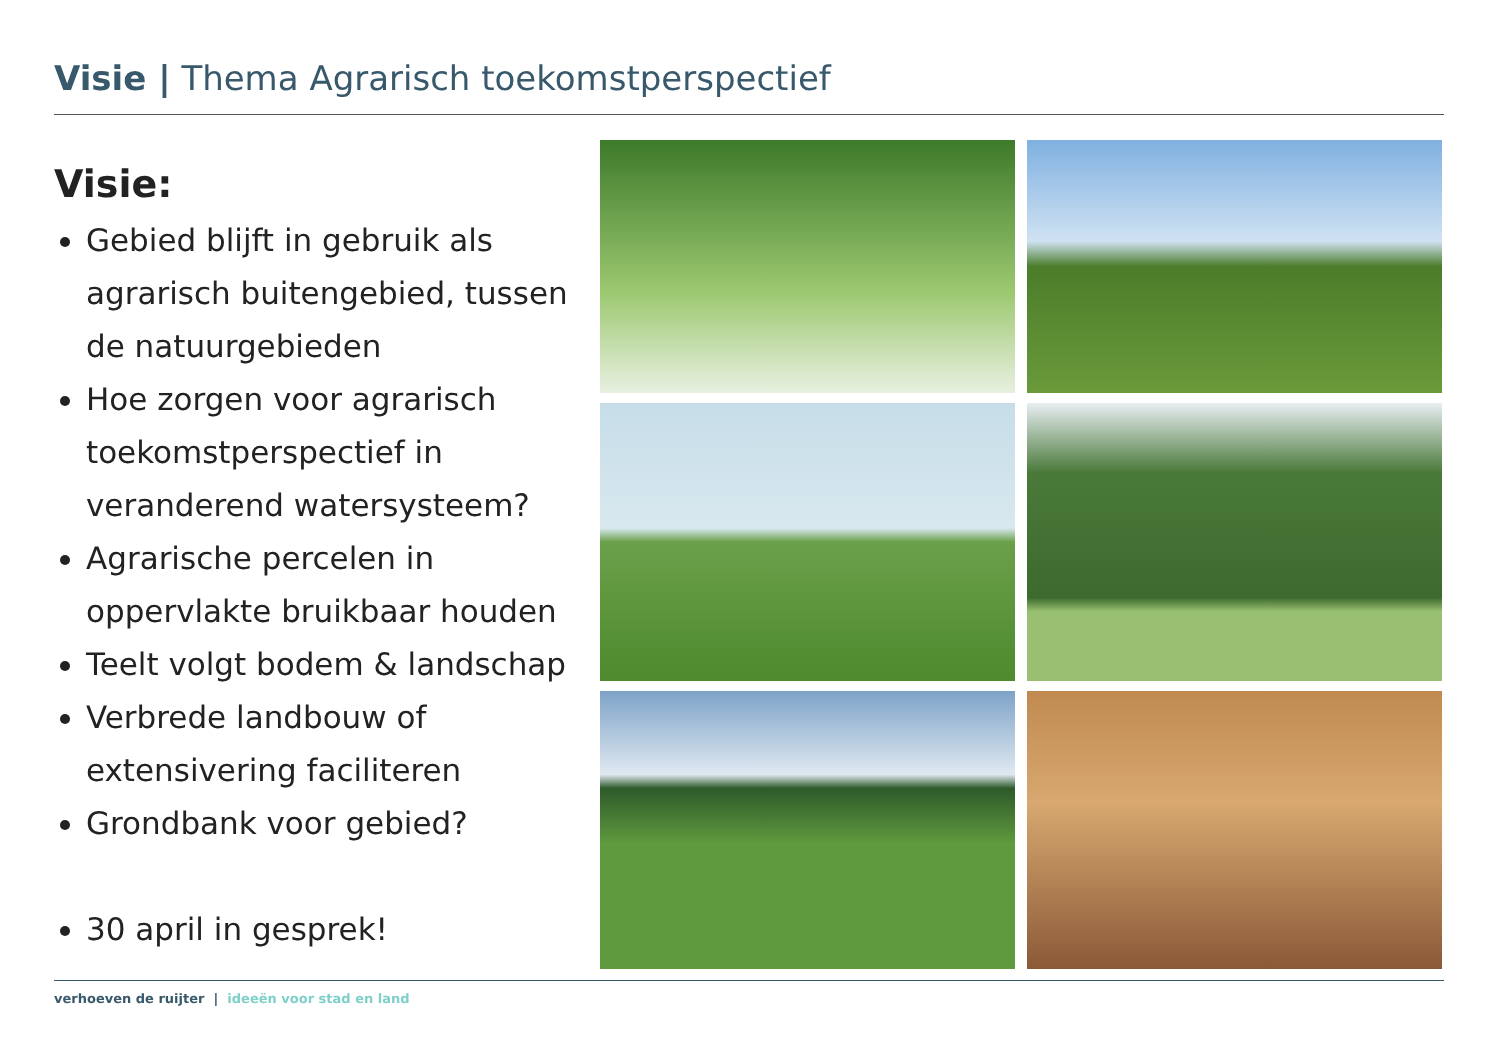Visie | Thema Agrarisch toekomstperspectief
Visie:
Gebied blijft in gebruik als agrarisch buitengebied, tussen de natuurgebieden
Hoe zorgen voor agrarisch toekomstperspectief in veranderend watersysteem?
Agrarische percelen in oppervlakte bruikbaar houden
Teelt volgt bodem & landschap
Verbrede landbouw of extensivering faciliteren
Grondbank voor gebied?
30 april in gesprek!
verhoeven de ruijter | ideeën voor stad en land